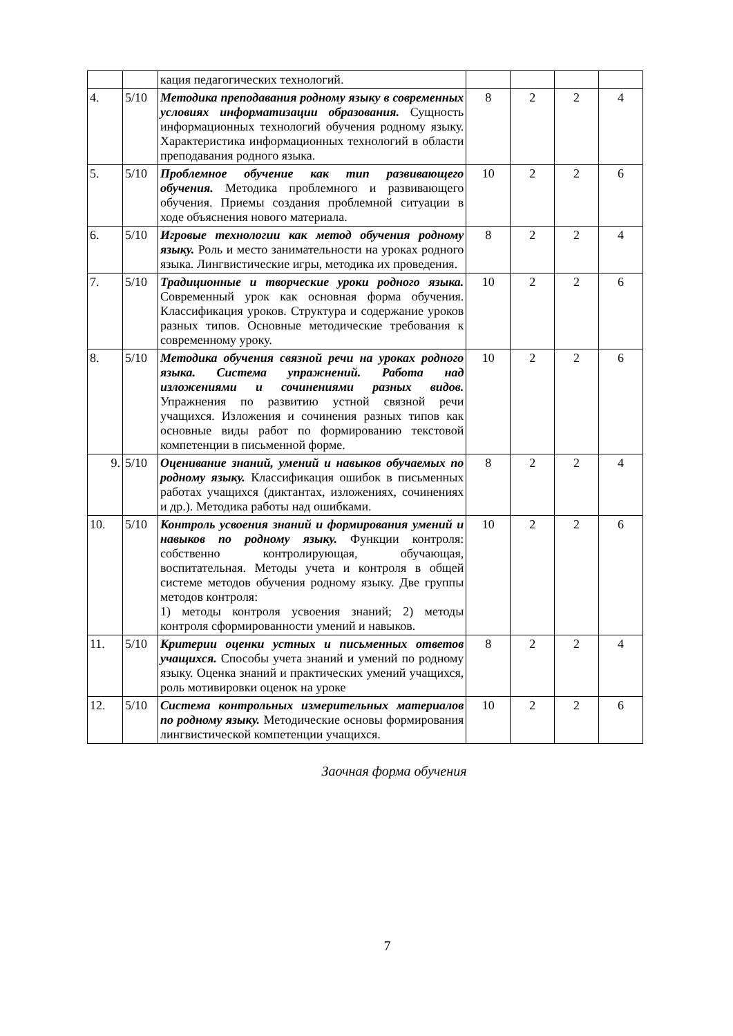| | | кация педагогических технологий. | | | | |
| 4. | 5/10 | Методика преподавания родному языку в современных условиях информатизации образования. Сущность информационных технологий обучения родному языку. Характеристика информационных технологий в области преподавания родного языка. | 8 | 2 | 2 | 4 |
| 5. | 5/10 | Проблемное обучение как тип развивающего обучения. Методика проблемного и развивающего обучения. Приемы создания проблемной ситуации в ходе объяснения нового материала. | 10 | 2 | 2 | 6 |
| 6. | 5/10 | Игровые технологии как метод обучения родному языку. Роль и место занимательности на уроках родного языка. Лингвистические игры, методика их проведения. | 8 | 2 | 2 | 4 |
| 7. | 5/10 | Традиционные и творческие уроки родного языка. Современный урок как основная форма обучения. Классификация уроков. Структура и содержание уроков разных типов. Основные методические требования к современному уроку. | 10 | 2 | 2 | 6 |
| 8. | 5/10 | Методика обучения связной речи на уроках родного языка. Система упражнений. Работа над изложениями и сочинениями разных видов. Упражнения по развитию устной связной речи учащихся. Изложения и сочинения разных типов как основные виды работ по формированию текстовой компетенции в письменной форме. | 10 | 2 | 2 | 6 |
| 9. | 5/10 | Оценивание знаний, умений и навыков обучаемых по родному языку. Классификация ошибок в письменных работах учащихся (диктантах, изложениях, сочинениях и др.). Методика работы над ошибками. | 8 | 2 | 2 | 4 |
| 10. | 5/10 | Контроль усвоения знаний и формирования умений и навыков по родному языку. Функции контроля: собственно контролирующая, обучающая, воспитательная. Методы учета и контроля в общей системе методов обучения родному языку. Две группы методов контроля: 1) методы контроля усвоения знаний; 2) методы контроля сформированности умений и навыков. | 10 | 2 | 2 | 6 |
| 11. | 5/10 | Критерии оценки устных и письменных ответов учащихся. Способы учета знаний и умений по родному языку. Оценка знаний и практических умений учащихся, роль мотивировки оценок на уроке | 8 | 2 | 2 | 4 |
| 12. | 5/10 | Система контрольных измерительных материалов по родному языку. Методические основы формирования лингвистической компетенции учащихся. | 10 | 2 | 2 | 6 |
Заочная форма обучения
7